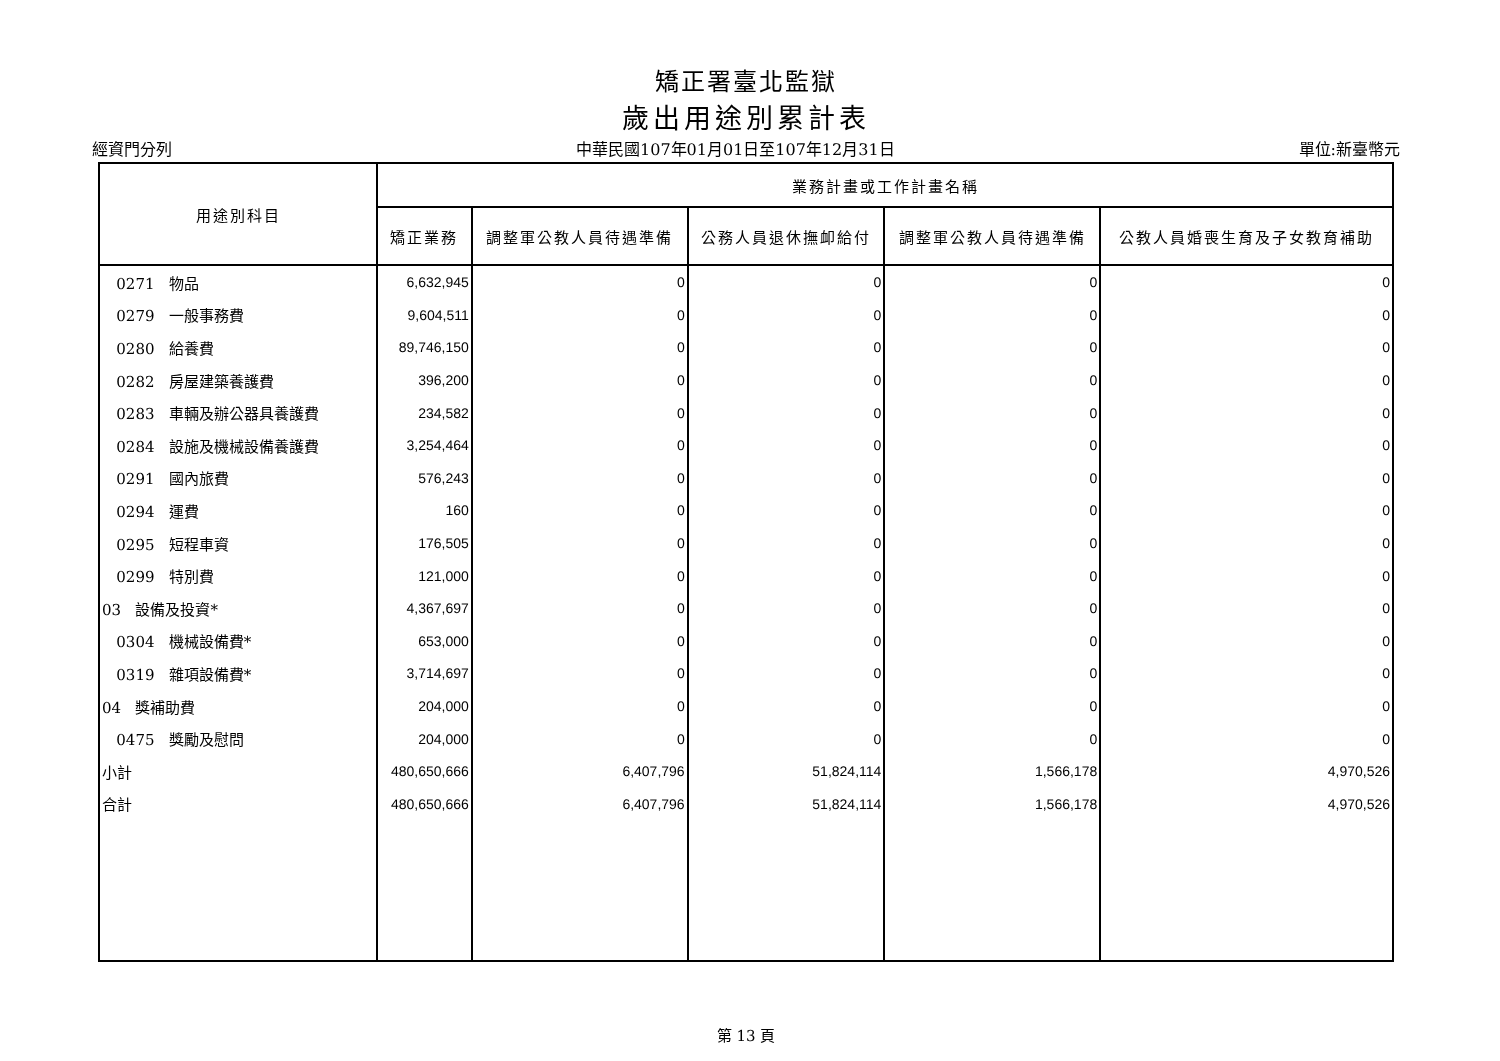矯正署臺北監獄
歲出用途別累計表
經資門分列 中華民國107年01月01日至107年12月31日 單位:新臺幣元
| 用途別科目 | 業務計畫或工作計畫名稱 | | | | |
| --- | --- | --- | --- | --- | --- |
| | 矯正業務 | 調整軍公教人員待遇準備 | 公務人員退休撫卹給付 | 調整軍公教人員待遇準備 | 公教人員婚喪生育及子女教育補助 |
| 0271 物品 | 6,632,945 | 0 | 0 | 0 | 0 |
| 0279 一般事務費 | 9,604,511 | 0 | 0 | 0 | 0 |
| 0280 給養費 | 89,746,150 | 0 | 0 | 0 | 0 |
| 0282 房屋建築養護費 | 396,200 | 0 | 0 | 0 | 0 |
| 0283 車輛及辦公器具養護費 | 234,582 | 0 | 0 | 0 | 0 |
| 0284 設施及機械設備養護費 | 3,254,464 | 0 | 0 | 0 | 0 |
| 0291 國內旅費 | 576,243 | 0 | 0 | 0 | 0 |
| 0294 運費 | 160 | 0 | 0 | 0 | 0 |
| 0295 短程車資 | 176,505 | 0 | 0 | 0 | 0 |
| 0299 特別費 | 121,000 | 0 | 0 | 0 | 0 |
| 03 設備及投資* | 4,367,697 | 0 | 0 | 0 | 0 |
| 0304 機械設備費* | 653,000 | 0 | 0 | 0 | 0 |
| 0319 雜項設備費* | 3,714,697 | 0 | 0 | 0 | 0 |
| 04 獎補助費 | 204,000 | 0 | 0 | 0 | 0 |
| 0475 獎勵及慰問 | 204,000 | 0 | 0 | 0 | 0 |
| 小計 | 480,650,666 | 6,407,796 | 51,824,114 | 1,566,178 | 4,970,526 |
| 合計 | 480,650,666 | 6,407,796 | 51,824,114 | 1,566,178 | 4,970,526 |
第 13 頁